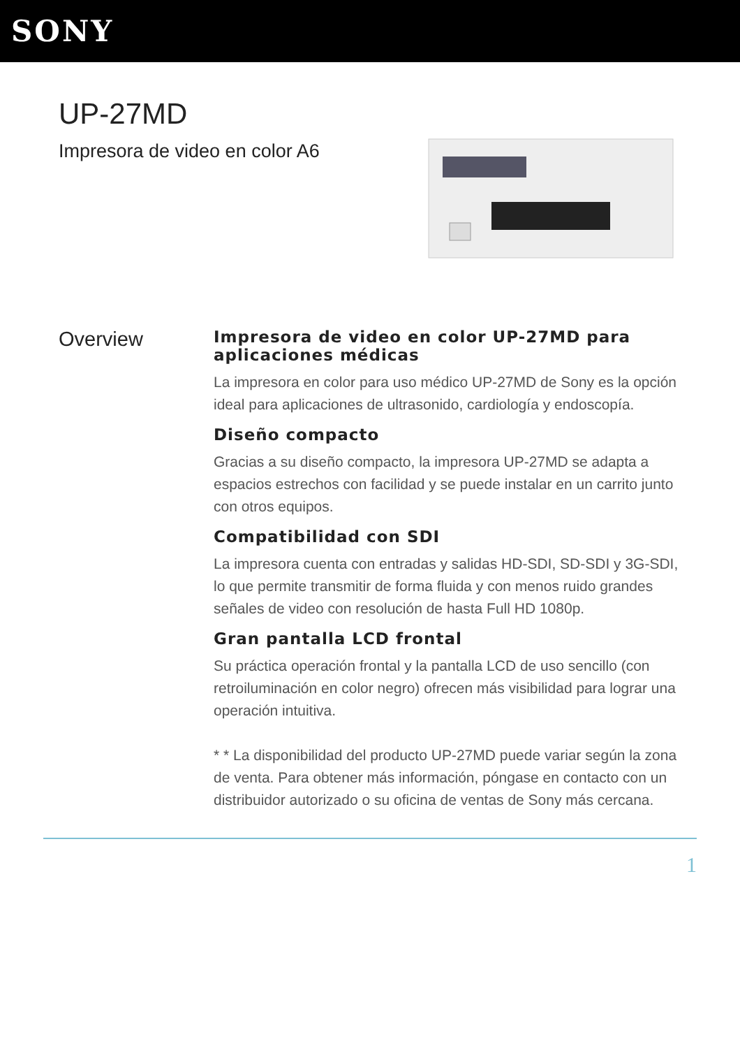SONY
UP-27MD
Impresora de video en color A6
Overview
Impresora de video en color UP-27MD para aplicaciones médicas
La impresora en color para uso médico UP-27MD de Sony es la opción ideal para aplicaciones de ultrasonido, cardiología y endoscopía.
Diseño compacto
Gracias a su diseño compacto, la impresora UP-27MD se adapta a espacios estrechos con facilidad y se puede instalar en un carrito junto con otros equipos.
Compatibilidad con SDI
La impresora cuenta con entradas y salidas HD-SDI, SD-SDI y 3G-SDI, lo que permite transmitir de forma fluida y con menos ruido grandes señales de video con resolución de hasta Full HD 1080p.
Gran pantalla LCD frontal
Su práctica operación frontal y la pantalla LCD de uso sencillo (con retroiluminación en color negro) ofrecen más visibilidad para lograr una operación intuitiva.
* * La disponibilidad del producto UP-27MD puede variar según la zona de venta. Para obtener más información, póngase en contacto con un distribuidor autorizado o su oficina de ventas de Sony más cercana.
1